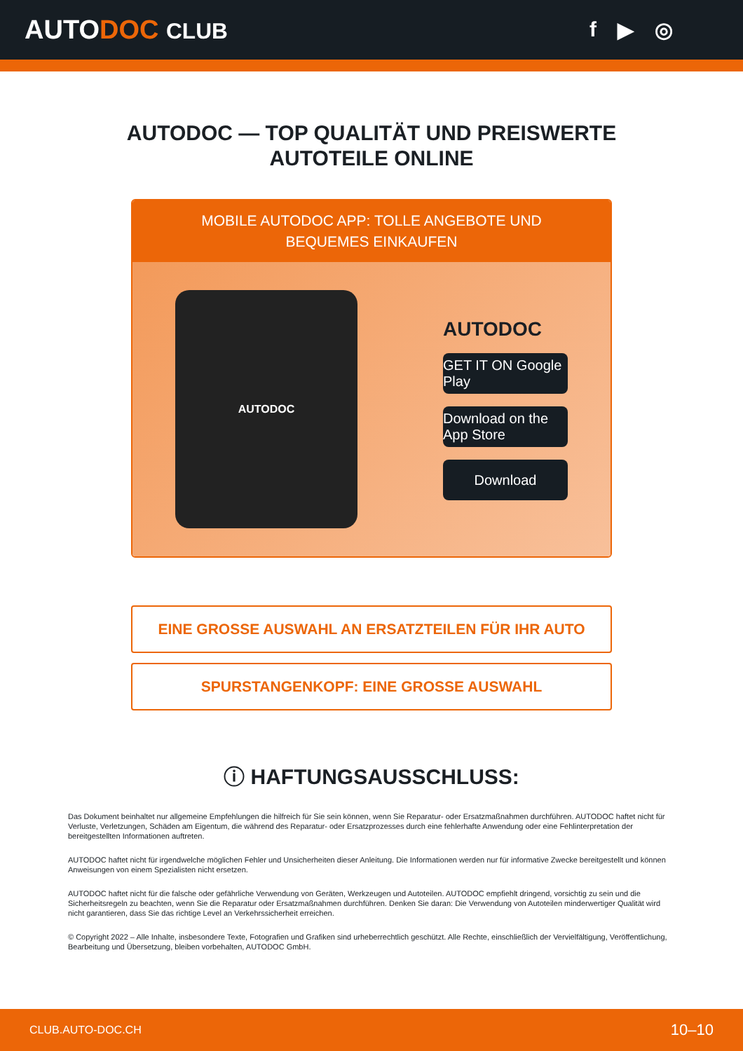AUTODOC CLUB f ▶ ◎
AUTODOC — TOP QUALITÄT UND PREISWERTE
AUTOTEILE ONLINE
MOBILE AUTODOC APP: TOLLE ANGEBOTE UND BEQUEMES EINKAUFEN
AUTODOC
AUTODOC
GET IT ON Google Play
Download on the App Store
Download
EINE GROSSE AUSWAHL AN ERSATZTEILEN FÜR IHR AUTO
SPURSTANGENKOPF: EINE GROSSE AUSWAHL
ⓘ HAFTUNGSAUSSCHLUSS:
Das Dokument beinhaltet nur allgemeine Empfehlungen die hilfreich für Sie sein können, wenn Sie Reparatur- oder Ersatzmaßnahmen durchführen. AUTODOC haftet nicht für Verluste, Verletzungen, Schäden am Eigentum, die während des Reparatur- oder Ersatzprozesses durch eine fehlerhafte Anwendung oder eine Fehlinterpretation der bereitgestellten Informationen auftreten.
AUTODOC haftet nicht für irgendwelche möglichen Fehler und Unsicherheiten dieser Anleitung. Die Informationen werden nur für informative Zwecke bereitgestellt und können Anweisungen von einem Spezialisten nicht ersetzen.
AUTODOC haftet nicht für die falsche oder gefährliche Verwendung von Geräten, Werkzeugen und Autoteilen. AUTODOC empfiehlt dringend, vorsichtig zu sein und die Sicherheitsregeln zu beachten, wenn Sie die Reparatur oder Ersatzmaßnahmen durchführen. Denken Sie daran: Die Verwendung von Autoteilen minderwertiger Qualität wird nicht garantieren, dass Sie das richtige Level an Verkehrssicherheit erreichen.
© Copyright 2022 – Alle Inhalte, insbesondere Texte, Fotografien und Grafiken sind urheberrechtlich geschützt. Alle Rechte, einschließlich der Vervielfältigung, Veröffentlichung, Bearbeitung und Übersetzung, bleiben vorbehalten, AUTODOC GmbH.
CLUB.AUTO-DOC.CH 10–10